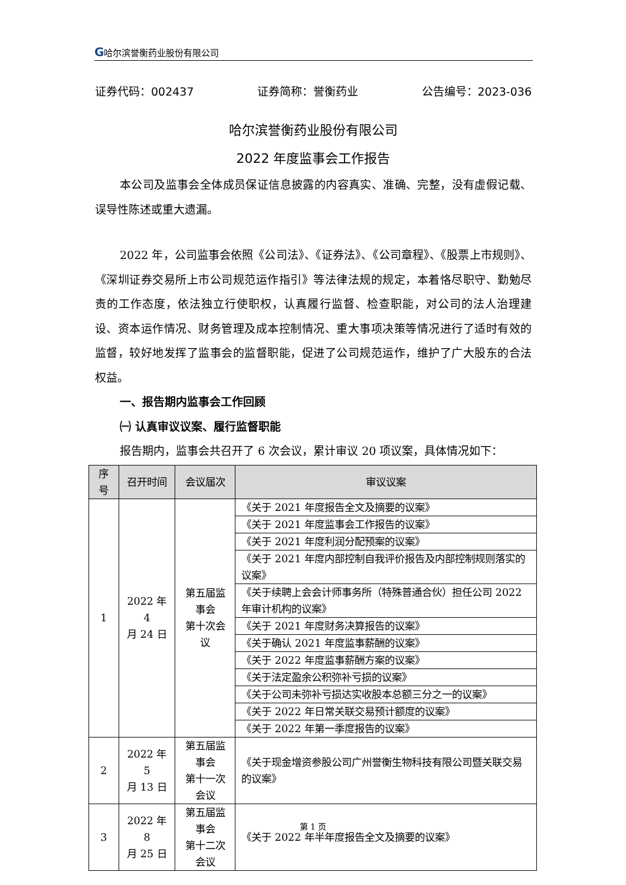G哈尔滨誉衡药业股份有限公司
证券代码：002437 证券简称：誉衡药业 公告编号：2023-036
哈尔滨誉衡药业股份有限公司
2022 年度监事会工作报告
本公司及监事会全体成员保证信息披露的内容真实、准确、完整，没有虚假记载、误导性陈述或重大遗漏。
2022 年，公司监事会依照《公司法》、《证券法》、《公司章程》、《股票上市规则》、《深圳证券交易所上市公司规范运作指引》等法律法规的规定，本着恪尽职守、勤勉尽责的工作态度，依法独立行使职权，认真履行监督、检查职能，对公司的法人治理建设、资本运作情况、财务管理及成本控制情况、重大事项决策等情况进行了适时有效的监督，较好地发挥了监事会的监督职能，促进了公司规范运作，维护了广大股东的合法权益。
一、报告期内监事会工作回顾
㈠ 认真审议议案、履行监督职能
报告期内，监事会共召开了 6 次会议，累计审议 20 项议案，具体情况如下：
| 序号 | 召开时间 | 会议届次 | 审议议案 |
| --- | --- | --- | --- |
| 1 | 2022 年 4 月 24 日 | 第五届监事会 第十次会议 | 《关于 2021 年度报告全文及摘要的议案》 |
| | | | 《关于 2021 年度监事会工作报告的议案》 |
| | | | 《关于 2021 年度利润分配预案的议案》 |
| | | | 《关于 2021 年度内部控制自我评价报告及内部控制规则落实的议案》 |
| | | | 《关于续聘上会会计师事务所（特殊普通合伙）担任公司 2022 年审计机构的议案》 |
| | | | 《关于 2021 年度财务决算报告的议案》 |
| | | | 《关于确认 2021 年度监事薪酬的议案》 |
| | | | 《关于 2022 年度监事薪酬方案的议案》 |
| | | | 《关于法定盈余公积弥补亏损的议案》 |
| | | | 《关于公司未弥补亏损达实收股本总额三分之一的议案》 |
| | | | 《关于 2022 年日常关联交易预计额度的议案》 |
| | | | 《关于 2022 年第一季度报告的议案》 |
| 2 | 2022 年 5 月 13 日 | 第五届监事会 第十一次会议 | 《关于现金增资参股公司广州誉衡生物科技有限公司暨关联交易的议案》 |
| 3 | 2022 年 8 月 25 日 | 第五届监事会 第十二次会议 | 《关于 2022 年半年度报告全文及摘要的议案》 |
第 1 页